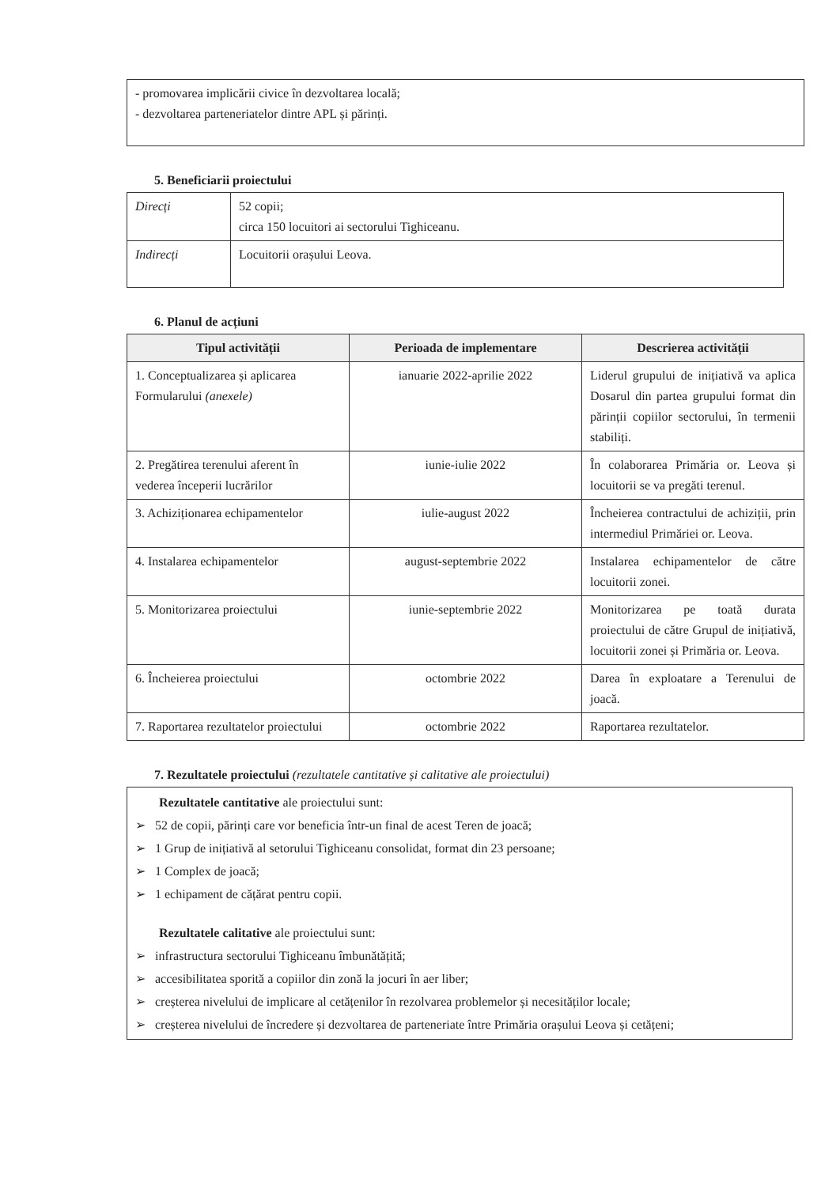- promovarea implicării civice în dezvoltarea locală;
- dezvoltarea parteneriatelor dintre APL și părinți.
5. Beneficiarii proiectului
| Direcți | 52 copii; circa 150 locuitori ai sectorului Tighiceanu. |
| Indirecți | Locuitorii orașului Leova. |
6. Planul de acțiuni
| Tipul activității | Perioada de implementare | Descrierea activității |
| --- | --- | --- |
| 1. Conceptualizarea și aplicarea Formularului (anexele) | ianuarie 2022-aprilie 2022 | Liderul grupului de inițiativă va aplica Dosarul din partea grupului format din părinții copiilor sectorului, în termenii stabiliți. |
| 2. Pregătirea terenului aferent în vederea începerii lucrărilor | iunie-iulie 2022 | În colaborarea Primăria or. Leova și locuitorii se va pregăti terenul. |
| 3. Achiziționarea echipamentelor | iulie-august 2022 | Încheierea contractului de achiziții, prin intermediul Primăriei or. Leova. |
| 4. Instalarea echipamentelor | august-septembrie 2022 | Instalarea echipamentelor de către locuitorii zonei. |
| 5. Monitorizarea proiectului | iunie-septembrie 2022 | Monitorizarea pe toată durata proiectului de către Grupul de inițiativă, locuitorii zonei și Primăria or. Leova. |
| 6. Încheierea proiectului | octombrie 2022 | Darea în exploatare a Terenului de joacă. |
| 7. Raportarea rezultatelor proiectului | octombrie 2022 | Raportarea rezultatelor. |
7. Rezultatele proiectului (rezultatele cantitative și calitative ale proiectului)
Rezultatele cantitative ale proiectului sunt:
➢ 52 de copii, părinți care vor beneficia într-un final de acest Teren de joacă;
➢ 1 Grup de inițiativă al setorului Tighiceanu consolidat, format din 23 persoane;
➢ 1 Complex de joacă;
➢ 1 echipament de cățărat pentru copii.
Rezultatele calitative ale proiectului sunt:
➢ infrastructura sectorului Tighiceanu îmbunătățită;
➢ accesibilitatea sporită a copiilor din zonă la jocuri în aer liber;
➢ creșterea nivelului de implicare al cetățenilor în rezolvarea problemelor și necesităților locale;
➢ creșterea nivelului de încredere și dezvoltarea de parteneriate între Primăria orașului Leova și cetățeni;